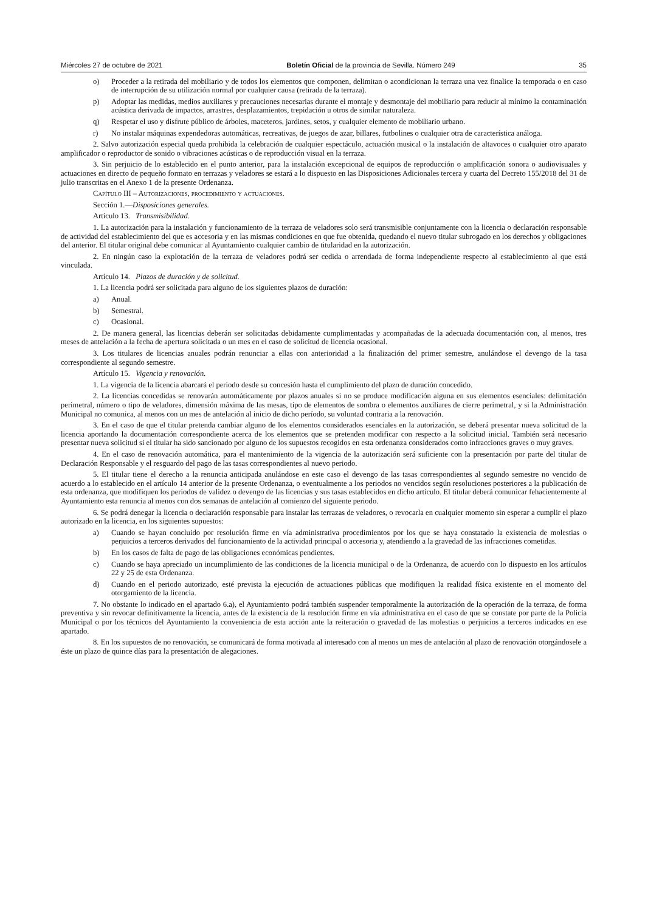Miércoles 27 de octubre de 2021 Boletín Oficial de la provincia de Sevilla. Número 249 35
o) Proceder a la retirada del mobiliario y de todos los elementos que componen, delimitan o acondicionan la terraza una vez finalice la temporada o en caso de interrupción de su utilización normal por cualquier causa (retirada de la terraza).
p) Adoptar las medidas, medios auxiliares y precauciones necesarias durante el montaje y desmontaje del mobiliario para reducir al mínimo la contaminación acústica derivada de impactos, arrastres, desplazamientos, trepidación u otros de similar naturaleza.
q) Respetar el uso y disfrute público de árboles, maceteros, jardines, setos, y cualquier elemento de mobiliario urbano.
r) No instalar máquinas expendedoras automáticas, recreativas, de juegos de azar, billares, futbolines o cualquier otra de característica análoga.
2. Salvo autorización especial queda prohibida la celebración de cualquier espectáculo, actuación musical o la instalación de altavoces o cualquier otro aparato amplificador o reproductor de sonido o vibraciones acústicas o de reproducción visual en la terraza.
3. Sin perjuicio de lo establecido en el punto anterior, para la instalación excepcional de equipos de reproducción o amplificación sonora o audiovisuales y actuaciones en directo de pequeño formato en terrazas y veladores se estará a lo dispuesto en las Disposiciones Adicionales tercera y cuarta del Decreto 155/2018 del 31 de julio transcritas en el Anexo 1 de la presente Ordenanza.
Capítulo III – Autorizaciones, procedimiento y actuaciones.
Sección 1.—Disposiciones generales.
Artículo 13. Transmisibilidad.
1. La autorización para la instalación y funcionamiento de la terraza de veladores solo será transmisible conjuntamente con la licencia o declaración responsable de actividad del establecimiento del que es accesoria y en las mismas condiciones en que fue obtenida, quedando el nuevo titular subrogado en los derechos y obligaciones del anterior. El titular original debe comunicar al Ayuntamiento cualquier cambio de titularidad en la autorización.
2. En ningún caso la explotación de la terraza de veladores podrá ser cedida o arrendada de forma independiente respecto al establecimiento al que está vinculada.
Artículo 14. Plazos de duración y de solicitud.
1. La licencia podrá ser solicitada para alguno de los siguientes plazos de duración:
a) Anual.
b) Semestral.
c) Ocasional.
2. De manera general, las licencias deberán ser solicitadas debidamente cumplimentadas y acompañadas de la adecuada documentación con, al menos, tres meses de antelación a la fecha de apertura solicitada o un mes en el caso de solicitud de licencia ocasional.
3. Los titulares de licencias anuales podrán renunciar a ellas con anterioridad a la finalización del primer semestre, anulándose el devengo de la tasa correspondiente al segundo semestre.
Artículo 15. Vigencia y renovación.
1. La vigencia de la licencia abarcará el periodo desde su concesión hasta el cumplimiento del plazo de duración concedido.
2. La licencias concedidas se renovarán automáticamente por plazos anuales si no se produce modificación alguna en sus elementos esenciales: delimitación perimetral, número o tipo de veladores, dimensión máxima de las mesas, tipo de elementos de sombra o elementos auxiliares de cierre perimetral, y si la Administración Municipal no comunica, al menos con un mes de antelación al inicio de dicho período, su voluntad contraria a la renovación.
3. En el caso de que el titular pretenda cambiar alguno de los elementos considerados esenciales en la autorización, se deberá presentar nueva solicitud de la licencia aportando la documentación correspondiente acerca de los elementos que se pretenden modificar con respecto a la solicitud inicial. También será necesario presentar nueva solicitud si el titular ha sido sancionado por alguno de los supuestos recogidos en esta ordenanza considerados como infracciones graves o muy graves.
4. En el caso de renovación automática, para el mantenimiento de la vigencia de la autorización será suficiente con la presentación por parte del titular de Declaración Responsable y el resguardo del pago de las tasas correspondientes al nuevo periodo.
5. El titular tiene el derecho a la renuncia anticipada anulándose en este caso el devengo de las tasas correspondientes al segundo semestre no vencido de acuerdo a lo establecido en el artículo 14 anterior de la presente Ordenanza, o eventualmente a los periodos no vencidos según resoluciones posteriores a la publicación de esta ordenanza, que modifiquen los periodos de validez o devengo de las licencias y sus tasas establecidos en dicho artículo. El titular deberá comunicar fehacientemente al Ayuntamiento esta renuncia al menos con dos semanas de antelación al comienzo del siguiente periodo.
6. Se podrá denegar la licencia o declaración responsable para instalar las terrazas de veladores, o revocarla en cualquier momento sin esperar a cumplir el plazo autorizado en la licencia, en los siguientes supuestos:
a) Cuando se hayan concluido por resolución firme en vía administrativa procedimientos por los que se haya constatado la existencia de molestias o perjuicios a terceros derivados del funcionamiento de la actividad principal o accesoria y, atendiendo a la gravedad de las infracciones cometidas.
b) En los casos de falta de pago de las obligaciones económicas pendientes.
c) Cuando se haya apreciado un incumplimiento de las condiciones de la licencia municipal o de la Ordenanza, de acuerdo con lo dispuesto en los artículos 22 y 25 de esta Ordenanza.
d) Cuando en el periodo autorizado, esté prevista la ejecución de actuaciones públicas que modifiquen la realidad física existente en el momento del otorgamiento de la licencia.
7. No obstante lo indicado en el apartado 6.a), el Ayuntamiento podrá también suspender temporalmente la autorización de la operación de la terraza, de forma preventiva y sin revocar definitivamente la licencia, antes de la existencia de la resolución firme en vía administrativa en el caso de que se constate por parte de la Policía Municipal o por los técnicos del Ayuntamiento la conveniencia de esta acción ante la reiteración o gravedad de las molestias o perjuicios a terceros indicados en ese apartado.
8. En los supuestos de no renovación, se comunicará de forma motivada al interesado con al menos un mes de antelación al plazo de renovación otorgándosele a éste un plazo de quince días para la presentación de alegaciones.